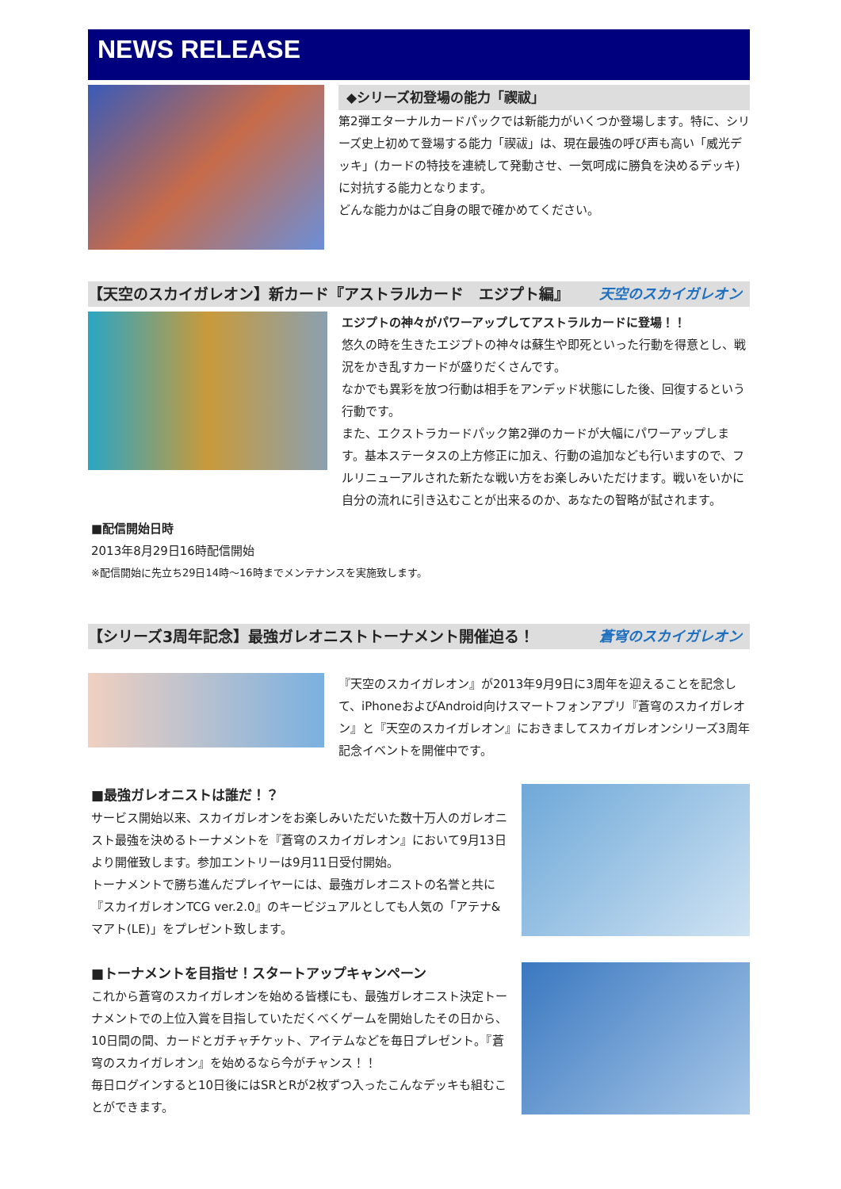NEWS RELEASE
◆シリーズ初登場の能力「禊祓」
第2弾エターナルカードパックでは新能力がいくつか登場します。特に、シリーズ史上初めて登場する能力「禊祓」は、現在最強の呼び声も高い「威光デッキ」(カードの特技を連続して発動させ、一気呵成に勝負を決めるデッキ)に対抗する能力となります。
どんな能力かはご自身の眼で確かめてください。
【天空のスカイガレオン】新カード『アストラルカード　エジプト編』 天空のスカイガレオン
エジプトの神々がパワーアップしてアストラルカードに登場！！
悠久の時を生きたエジプトの神々は蘇生や即死といった行動を得意とし、戦況をかき乱すカードが盛りだくさんです。
なかでも異彩を放つ行動は相手をアンデッド状態にした後、回復するという行動です。
また、エクストラカードパック第2弾のカードが大幅にパワーアップします。基本ステータスの上方修正に加え、行動の追加なども行いますので、フルリニューアルされた新たな戦い方をお楽しみいただけます。戦いをいかに自分の流れに引き込むことが出来るのか、あなたの智略が試されます。
■配信開始日時
2013年8月29日16時配信開始
※配信開始に先立ち29日14時～16時までメンテナンスを実施致します。
【シリーズ3周年記念】最強ガレオニストトーナメント開催迫る！ 蒼穹のスカイガレオン
『天空のスカイガレオン』が2013年9月9日に3周年を迎えることを記念して、iPhoneおよびAndroid向けスマートフォンアプリ『蒼穹のスカイガレオン』と『天空のスカイガレオン』におきましてスカイガレオンシリーズ3周年記念イベントを開催中です。
■最強ガレオニストは誰だ！？
サービス開始以来、スカイガレオンをお楽しみいただいた数十万人のガレオニスト最強を決めるトーナメントを『蒼穹のスカイガレオン』において9月13日より開催致します。参加エントリーは9月11日受付開始。
トーナメントで勝ち進んだプレイヤーには、最強ガレオニストの名誉と共に『スカイガレオンTCG ver.2.0』のキービジュアルとしても人気の「アテナ&マアト(LE)」をプレゼント致します。
■トーナメントを目指せ！スタートアップキャンペーン
これから蒼穹のスカイガレオンを始める皆様にも、最強ガレオニスト決定トーナメントでの上位入賞を目指していただくべくゲームを開始したその日から、10日間の間、カードとガチャチケット、アイテムなどを毎日プレゼント。『蒼穹のスカイガレオン』を始めるなら今がチャンス！！
毎日ログインすると10日後にはSRとRが2枚ずつ入ったこんなデッキも組むことができます。